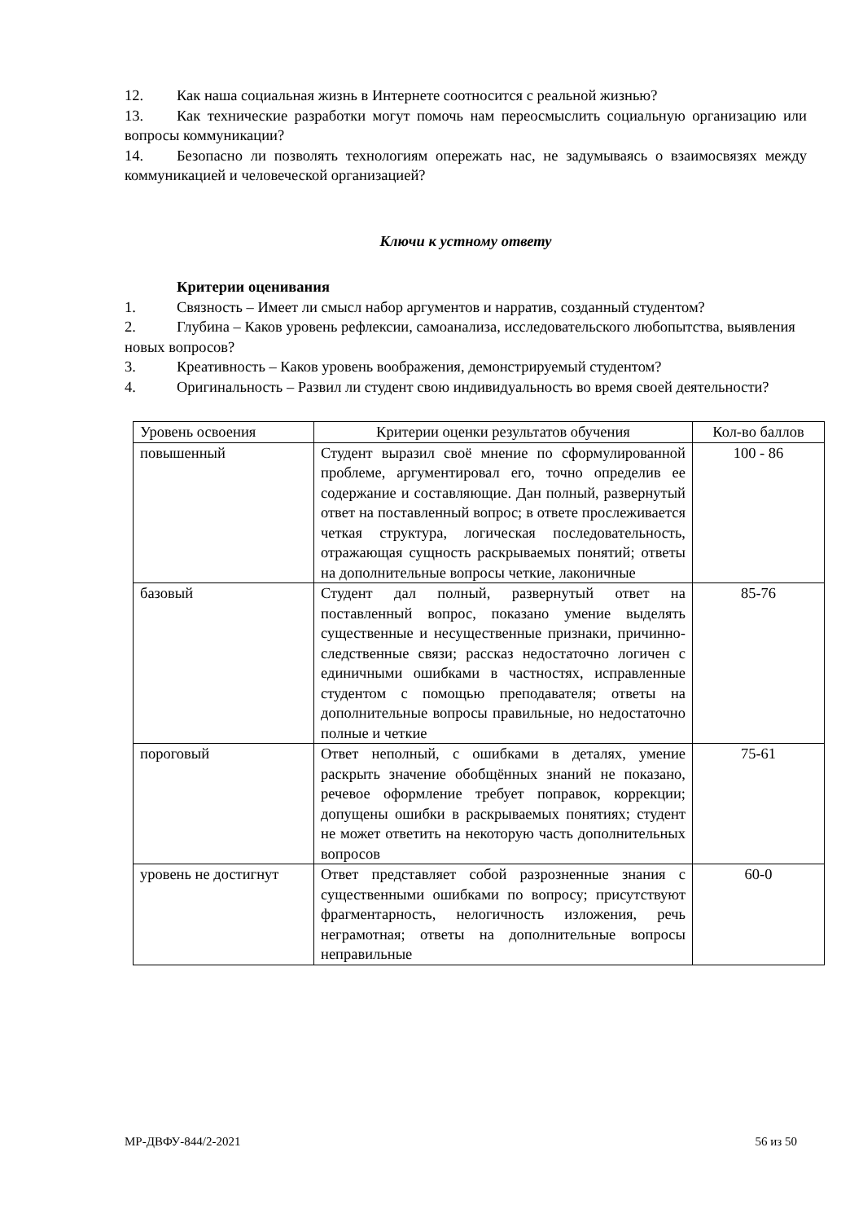12. Как наша социальная жизнь в Интернете соотносится с реальной жизнью?
13. Как технические разработки могут помочь нам переосмыслить социальную организацию или вопросы коммуникации?
14. Безопасно ли позволять технологиям опережать нас, не задумываясь о взаимосвязях между коммуникацией и человеческой организацией?
Ключи к устному ответу
Критерии оценивания
1. Связность – Имеет ли смысл набор аргументов и нарратив, созданный студентом?
2. Глубина – Каков уровень рефлексии, самоанализа, исследовательского любопытства, выявления новых вопросов?
3. Креативность – Каков уровень воображения, демонстрируемый студентом?
4. Оригинальность – Развил ли студент свою индивидуальность во время своей деятельности?
| Уровень освоения | Критерии оценки результатов обучения | Кол-во баллов |
| повышенный | Студент выразил своё мнение по сформулированной проблеме, аргументировал его, точно определив ее содержание и составляющие. Дан полный, развернутый ответ на поставленный вопрос; в ответе прослеживается четкая структура, логическая последовательность, отражающая сущность раскрываемых понятий; ответы на дополнительные вопросы четкие, лаконичные | 100 - 86 |
| базовый | Студент дал полный, развернутый ответ на поставленный вопрос, показано умение выделять существенные и несущественные признаки, причинно- следственные связи; рассказ недостаточно логичен с единичными ошибками в частностях, исправленные студентом с помощью преподавателя; ответы на дополнительные вопросы правильные, но недостаточно полные и четкие | 85-76 |
| пороговый | Ответ неполный, с ошибками в деталях, умение раскрыть значение обобщённых знаний не показано, речевое оформление требует поправок, коррекции; допущены ошибки в раскрываемых понятиях; студент не может ответить на некоторую часть дополнительных вопросов | 75-61 |
| уровень не достигнут | Ответ представляет собой разрозненные знания с существенными ошибками по вопросу; присутствуют фрагментарность, нелогичность изложения, речь неграмотная; ответы на дополнительные вопросы неправильные | 60-0 |
МР-ДВФУ-844/2-2021 56 из 50